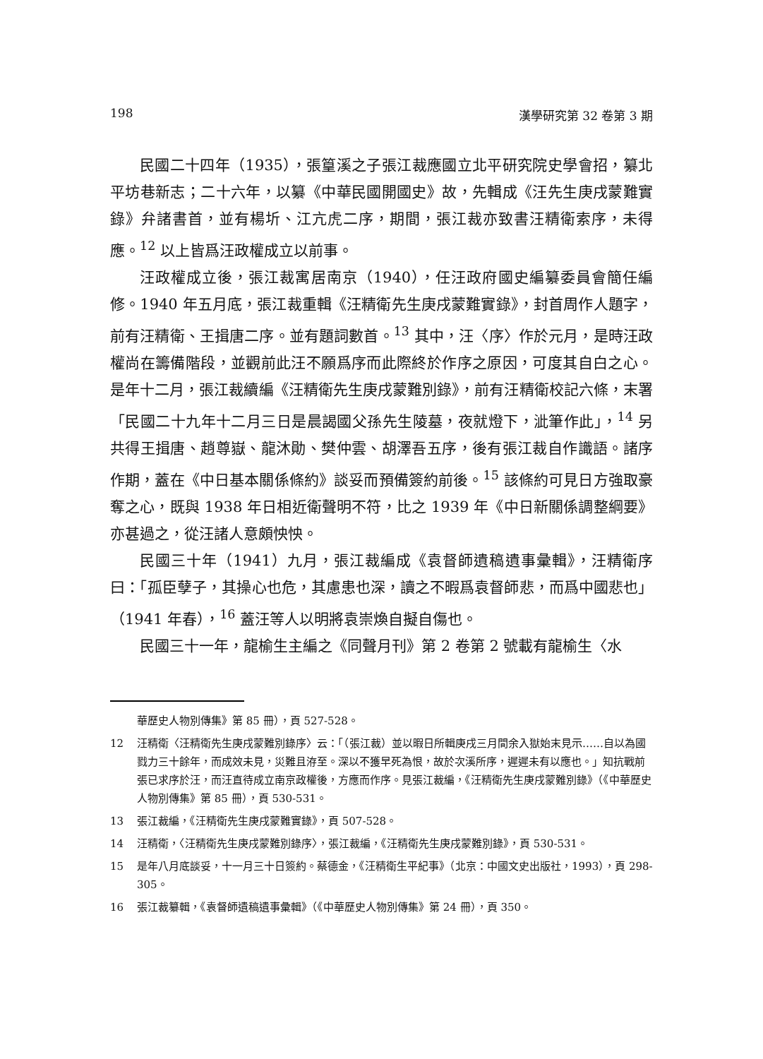198 漢學研究第 32 卷第 3 期
民國二十四年（1935），張篁溪之子張江裁應國立北平研究院史學會招，纂北平坊巷新志；二十六年，以纂《中華民國開國史》故，先輯成《汪先生庚戌蒙難實錄》弁諸書首，並有楊圻、江亢虎二序，期間，張江裁亦致書汪精衛索序，未得應。<sup>12</sup> 以上皆爲汪政權成立以前事。
汪政權成立後，張江裁寓居南京（1940），任汪政府國史編纂委員會簡任編修。1940 年五月底，張江裁重輯《汪精衛先生庚戌蒙難實錄》，封首周作人題字，前有汪精衛、王揖唐二序。並有題詞數首。<sup>13</sup> 其中，汪〈序〉作於元月，是時汪政權尚在籌備階段，並觀前此汪不願爲序而此際終於作序之原因，可度其自白之心。是年十二月，張江裁續編《汪精衛先生庚戌蒙難別錄》，前有汪精衛校記六條，末署「民國二十九年十二月三日是晨謁國父孫先生陵墓，夜就燈下，泚筆作此」，<sup>14</sup> 另共得王揖唐、趙尊嶽、龍沐勛、樊仲雲、胡澤吾五序，後有張江裁自作識語。諸序作期，蓋在《中日基本關係條約》談妥而預備簽約前後。<sup>15</sup> 該條約可見日方強取豪奪之心，既與 1938 年日相近衛聲明不符，比之 1939 年《中日新關係調整綱要》亦甚過之，從汪諸人意頗怏怏。
民國三十年（1941）九月，張江裁編成《袁督師遺稿遺事彙輯》，汪精衛序曰：「孤臣孽子，其操心也危，其慮患也深，讀之不暇爲袁督師悲，而爲中國悲也」（1941 年春），<sup>16</sup> 蓋汪等人以明將袁崇煥自擬自傷也。
民國三十一年，龍榆生主編之《同聲月刊》第 2 卷第 2 號載有龍榆生〈水
華歷史人物別傳集》第 85 冊），頁 527-528。
12 汪精衛〈汪精衛先生庚戌蒙難別錄序〉云：「（張江裁）並以暇日所輯庚戌三月間余入獄始末見示……自以為國戮力三十餘年，而成效未見，災難且洊至。深以不獲早死為恨，故於次溪所序，遲遲未有以應也。」知抗戰前張已求序於汪，而汪直待成立南京政權後，方應而作序。見張江裁編，《汪精衛先生庚戌蒙難別錄》（《中華歷史人物別傳集》第 85 冊），頁 530-531。
13 張江裁編，《汪精衛先生庚戌蒙難實錄》，頁 507-528。
14 汪精衛，〈汪精衛先生庚戌蒙難別錄序〉，張江裁編，《汪精衛先生庚戌蒙難別錄》，頁 530-531。
15 是年八月底談妥，十一月三十日簽約。蔡德金，《汪精衛生平紀事》（北京：中國文史出版社，1993），頁 298-305。
16 張江裁纂輯，《袁督師遺稿遺事彙輯》（《中華歷史人物別傳集》第 24 冊），頁 350。